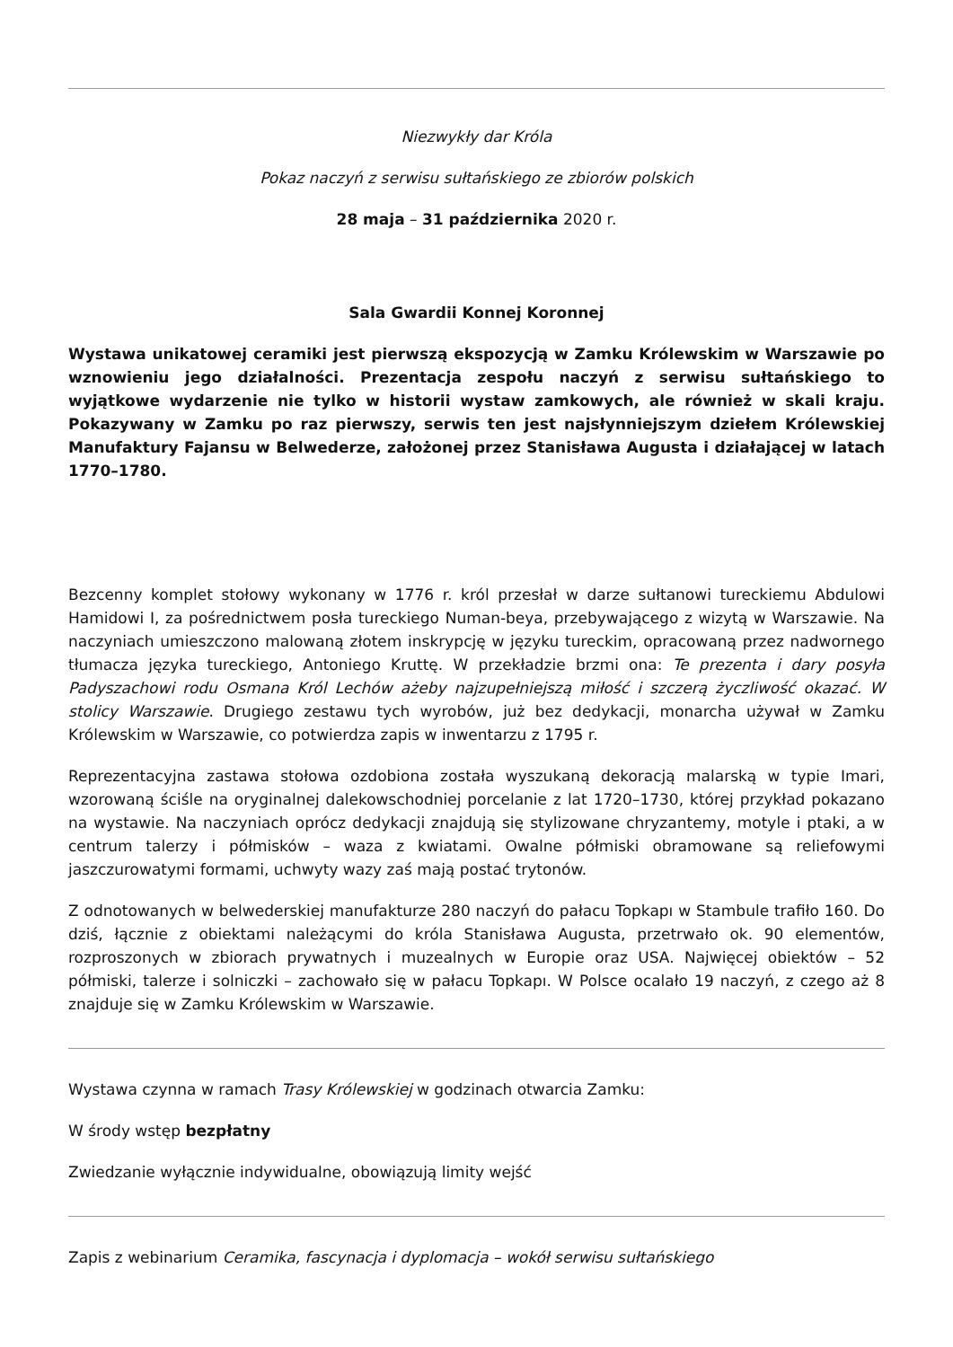Niezwykły dar Króla
Pokaz naczyń z serwisu sułtańskiego ze zbiorów polskich
28 maja – 31 października 2020 r.
Sala Gwardii Konnej Koronnej
Wystawa unikatowej ceramiki jest pierwszą ekspozycją w Zamku Królewskim w Warszawie po wznowieniu jego działalności. Prezentacja zespołu naczyń z serwisu sułtańskiego to wyjątkowe wydarzenie nie tylko w historii wystaw zamkowych, ale również w skali kraju. Pokazywany w Zamku po raz pierwszy, serwis ten jest najsłynniejszym dziełem Królewskiej Manufaktury Fajansu w Belwederze, założonej przez Stanisława Augusta i działającej w latach 1770–1780.
Bezcenny komplet stołowy wykonany w 1776 r. król przesłał w darze sułtanowi tureckiemu Abdulowi Hamidowi I, za pośrednictwem posła tureckiego Numan-beya, przebywającego z wizytą w Warszawie. Na naczyniach umieszczono malowaną złotem inskrypcję w języku tureckim, opracowaną przez nadwornego tłumacza języka tureckiego, Antoniego Kruttę. W przekładzie brzmi ona: Te prezenta i dary posyła Padyszachowi rodu Osmana Król Lechów ażeby najzupełniejszą miłość i szczerą życzliwość okazać. W stolicy Warszawie. Drugiego zestawu tych wyrobów, już bez dedykacji, monarcha używał w Zamku Królewskim w Warszawie, co potwierdza zapis w inwentarzu z 1795 r.
Reprezentacyjna zastawa stołowa ozdobiona została wyszukaną dekoracją malarską w typie Imari, wzorowaną ściśle na oryginalnej dalekowschodniej porcelanie z lat 1720–1730, której przykład pokazano na wystawie. Na naczyniach oprócz dedykacji znajdują się stylizowane chryzantemy, motyle i ptaki, a w centrum talerzy i półmisków – waza z kwiatami. Owalne półmiski obramowane są reliefowymi jaszczurowatymi formami, uchwyty wazy zaś mają postać trytonów.
Z odnotowanych w belwederskiej manufakturze 280 naczyń do pałacu Topkapı w Stambule trafiło 160. Do dziś, łącznie z obiektami należącymi do króla Stanisława Augusta, przetrwało ok. 90 elementów, rozproszonych w zbiorach prywatnych i muzealnych w Europie oraz USA. Najwięcej obiektów – 52 półmiski, talerze i solniczki – zachowało się w pałacu Topkapı. W Polsce ocalało 19 naczyń, z czego aż 8 znajduje się w Zamku Królewskim w Warszawie.
Wystawa czynna w ramach Trasy Królewskiej w godzinach otwarcia Zamku:
W środy wstęp bezpłatny
Zwiedzanie wyłącznie indywidualne, obowiązują limity wejść
Zapis z webinarium Ceramika, fascynacja i dyplomacja – wokół serwisu sułtańskiego